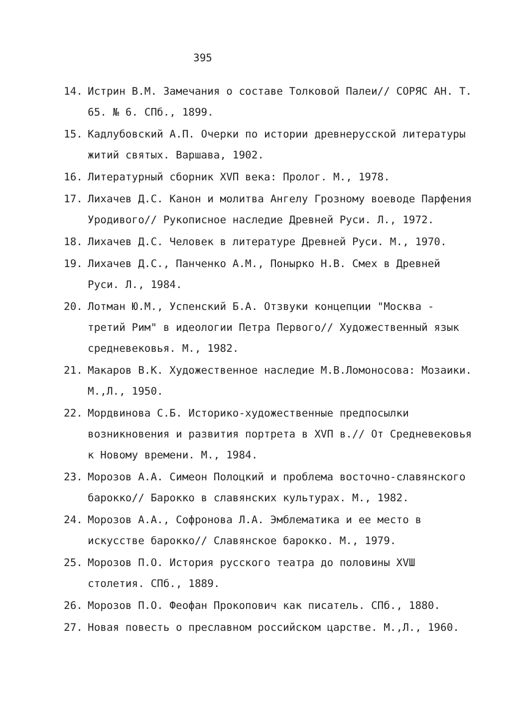395
14. Истрин В.М. Замечания о составе Толковой Палеи// СОРЯС АН. Т. 65. № 6. СПб., 1899.
15. Кадлубовский А.П. Очерки по истории древнерусской литературы житий святых. Варшава, 1902.
16. Литературный сборник ХVП века: Пролог. М., 1978.
17. Лихачев Д.С. Канон и молитва Ангелу Грозному воеводе Парфения Уродивого// Рукописное наследие Древней Руси. Л., 1972.
18. Лихачев Д.С. Человек в литературе Древней Руси. М., 1970.
19. Лихачев Д.С., Панченко А.М., Понырко Н.В. Смех в Древней Руси. Л., 1984.
20. Лотман Ю.М., Успенский Б.А. Отзвуки концепции "Москва - третий Рим" в идеологии Петра Первого// Художественный язык средневековья. М., 1982.
21. Макаров В.К. Художественное наследие М.В.Ломоносова: Мозаики. М.,Л., 1950.
22. Мордвинова С.Б. Историко-художественные предпосылки возникновения и развития портрета в ХVП в.// От Средневековья к Новому времени. М., 1984.
23. Морозов А.А. Симеон Полоцкий и проблема восточно-славянского барокко// Барокко в славянских культурах. М., 1982.
24. Морозов А.А., Софронова Л.А. Эмблематика и ее место в искусстве барокко// Славянское барокко. М., 1979.
25. Морозов П.О. История русского театра до половины ХVШ столетия. СПб., 1889.
26. Морозов П.О. Феофан Прокопович как писатель. СПб., 1880.
27. Новая повесть о преславном российском царстве. М.,Л., 1960.